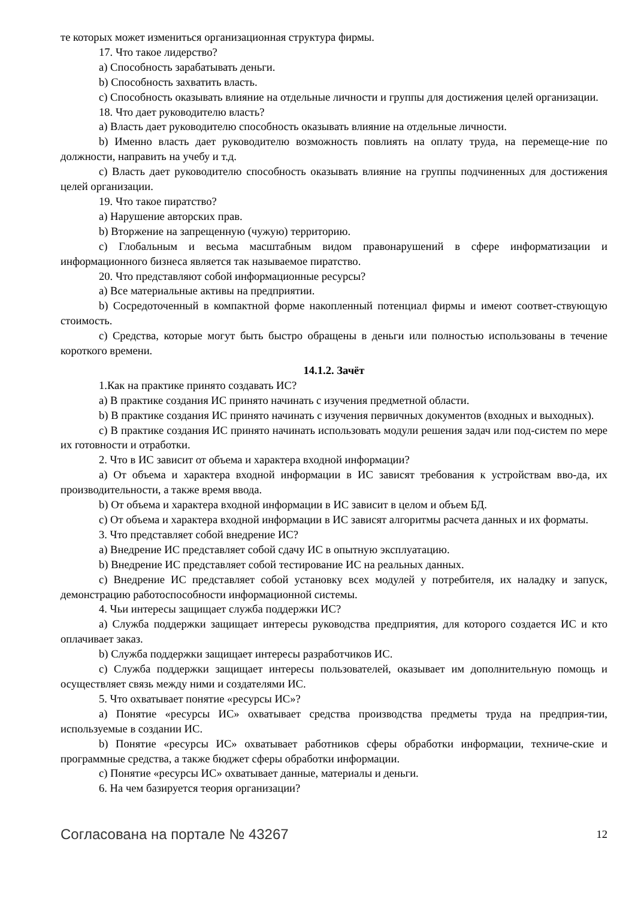те которых может измениться организационная структура фирмы.
17. Что такое лидерство?
a) Способность зарабатывать деньги.
b) Способность захватить власть.
c) Способность оказывать влияние на отдельные личности и группы для достижения целей организации.
18. Что дает руководителю власть?
a) Власть дает руководителю способность оказывать влияние на отдельные личности.
b) Именно власть дает руководителю возможность повлиять на оплату труда, на перемеще-ние по должности, направить на учебу и т.д.
c) Власть дает руководителю способность оказывать влияние на группы подчиненных для достижения целей организации.
19. Что такое пиратство?
a) Нарушение авторских прав.
b) Вторжение на запрещенную (чужую) территорию.
c) Глобальным и весьма масштабным видом правонарушений в сфере информатизации и информационного бизнеса является так называемое пиратство.
20. Что представляют собой информационные ресурсы?
a) Все материальные активы на предприятии.
b) Сосредоточенный в компактной форме накопленный потенциал фирмы и имеют соответ-ствующую стоимость.
c) Средства, которые могут быть быстро обращены в деньги или полностью использованы в течение короткого времени.
14.1.2. Зачёт
1.Как на практике принято создавать ИС?
a) В практике создания ИС принято начинать с изучения предметной области.
b) В практике создания ИС принято начинать с изучения первичных документов (входных и выходных).
c) В практике создания ИС принято начинать использовать модули решения задач или под-систем по мере их готовности и отработки.
2. Что в ИС зависит от объема и характера входной информации?
a) От объема и характера входной информации в ИС зависят требования к устройствам вво-да, их производительности, а также время ввода.
b) От объема и характера входной информации в ИС зависит в целом и объем БД.
c) От объема и характера входной информации в ИС зависят алгоритмы расчета данных и их форматы.
3. Что представляет собой внедрение ИС?
a) Внедрение ИС представляет собой сдачу ИС в опытную эксплуатацию.
b) Внедрение ИС представляет собой тестирование ИС на реальных данных.
c) Внедрение ИС представляет собой установку всех модулей у потребителя, их наладку и запуск, демонстрацию работоспособности информационной системы.
4. Чьи интересы защищает служба поддержки ИС?
a) Служба поддержки защищает интересы руководства предприятия, для которого создается ИС и кто оплачивает заказ.
b) Служба поддержки защищает интересы разработчиков ИС.
c) Служба поддержки защищает интересы пользователей, оказывает им дополнительную помощь и осуществляет связь между ними и создателями ИС.
5. Что охватывает понятие «ресурсы ИС»?
a) Понятие «ресурсы ИС» охватывает средства производства предметы труда на предприя-тии, используемые в создании ИС.
b) Понятие «ресурсы ИС» охватывает работников сферы обработки информации, техниче-ские и программные средства, а также бюджет сферы обработки информации.
c) Понятие «ресурсы ИС» охватывает данные, материалы и деньги.
6. На чем базируется теория организации?
Согласована на портале № 43267 12